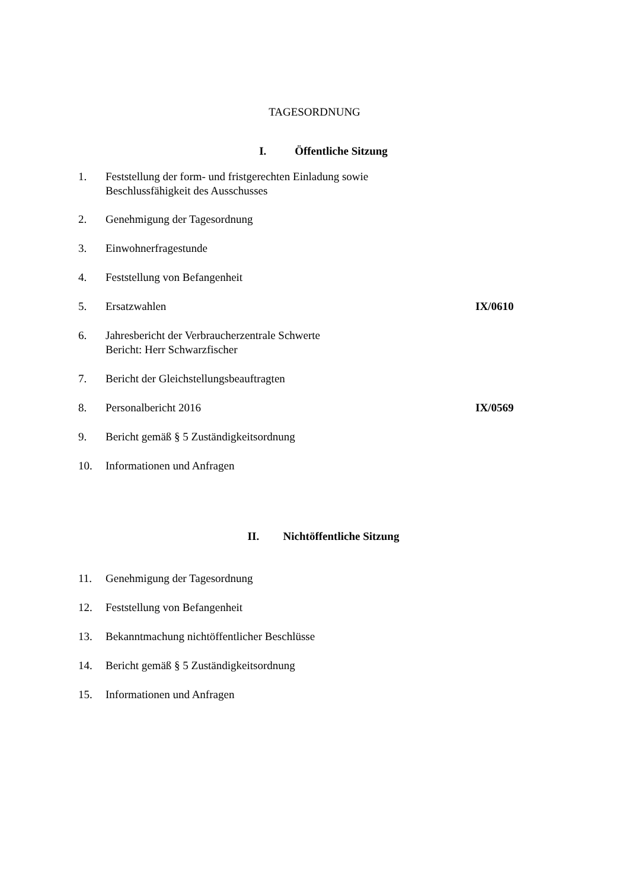TAGESORDNUNG
I. Öffentliche Sitzung
1. Feststellung der form- und fristgerechten Einladung sowie
Beschlussfähigkeit des Ausschusses
2. Genehmigung der Tagesordnung
3. Einwohnerfragestunde
4. Feststellung von Befangenheit
5. Ersatzwahlen IX/0610
6. Jahresbericht der Verbraucherzentrale Schwerte
Bericht: Herr Schwarzfischer
7. Bericht der Gleichstellungsbeauftragten
8. Personalbericht 2016 IX/0569
9. Bericht gemäß § 5 Zuständigkeitsordnung
10. Informationen und Anfragen
II. Nichtöffentliche Sitzung
11. Genehmigung der Tagesordnung
12. Feststellung von Befangenheit
13. Bekanntmachung nichtöffentlicher Beschlüsse
14. Bericht gemäß § 5 Zuständigkeitsordnung
15. Informationen und Anfragen